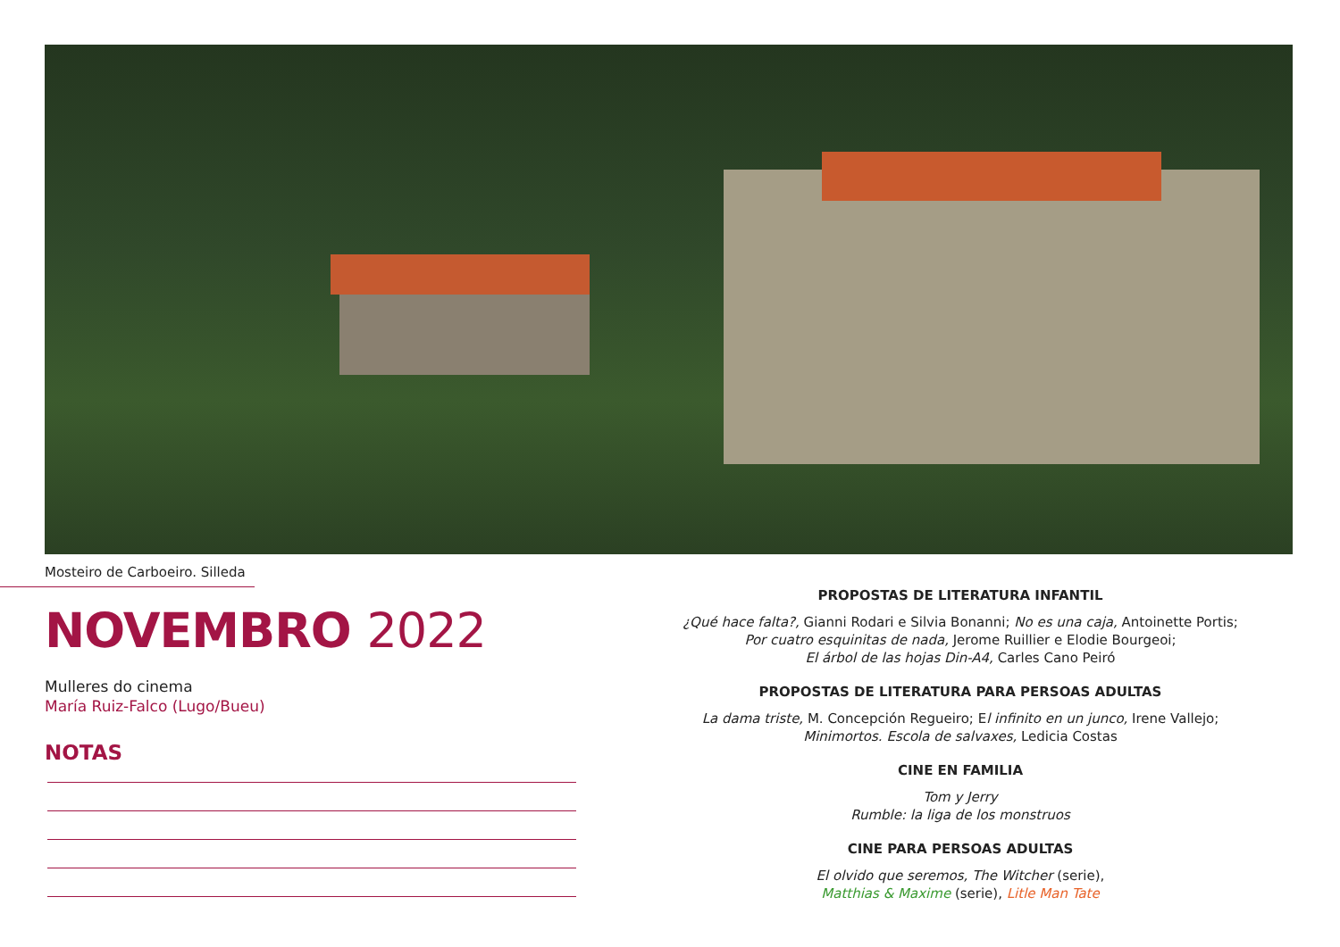Mosteiro de Carboeiro. Silleda
NOVEMBRO 2022
Mulleres do cinema
María Ruiz-Falco (Lugo/Bueu)
NOTAS
PROPOSTAS DE LITERATURA INFANTIL
¿Qué hace falta?, Gianni Rodari e Silvia Bonanni; No es una caja, Antoinette Portis;
Por cuatro esquinitas de nada, Jerome Ruillier e Elodie Bourgeoi;
El árbol de las hojas Din-A4, Carles Cano Peiró
PROPOSTAS DE LITERATURA PARA PERSOAS ADULTAS
La dama triste, M. Concepción Regueiro; El infinito en un junco, Irene Vallejo;
Minimortos. Escola de salvaxes, Ledicia Costas
CINE EN FAMILIA
Tom y Jerry
Rumble: la liga de los monstruos
CINE PARA PERSOAS ADULTAS
El olvido que seremos, The Witcher (serie),
Matthias & Maxime (serie), Litle Man Tate